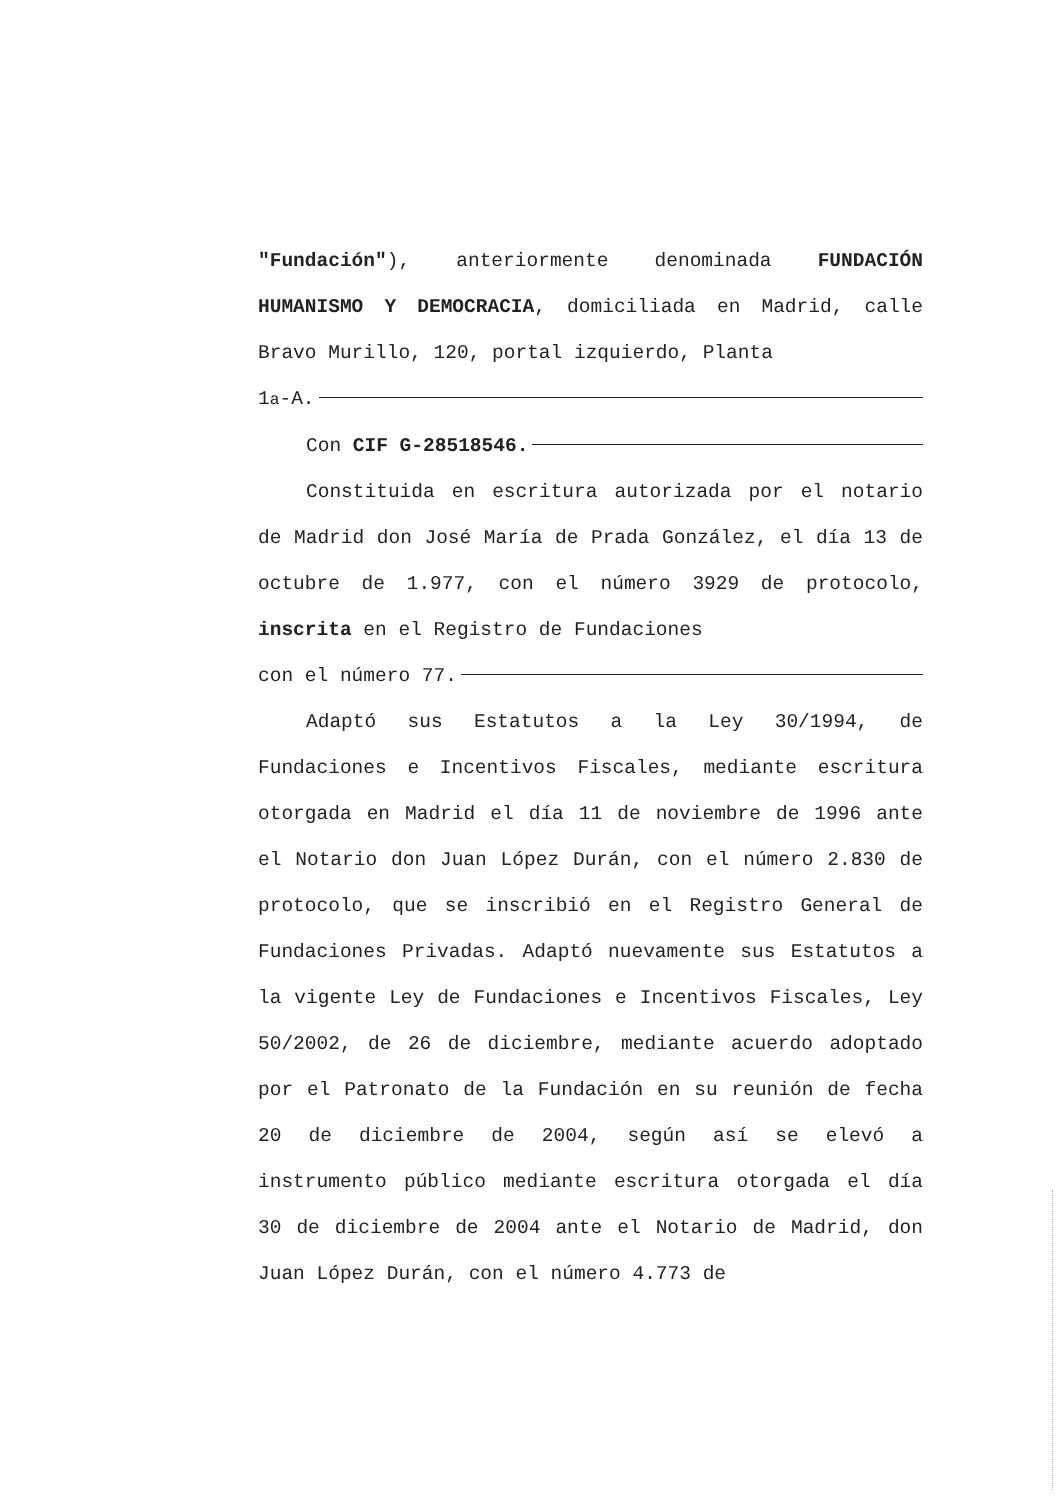"Fundación"), anteriormente denominada FUNDACIÓN HUMANISMO Y DEMOCRACIA, domiciliada en Madrid, calle Bravo Murillo, 120, portal izquierdo, Planta
1<sup>a</sup>-A.
Con CIF G-28518546.
Constituida en escritura autorizada por el notario de Madrid don José María de Prada González, el día 13 de octubre de 1.977, con el número 3929 de protocolo, inscrita en el Registro de Fundaciones
con el número 77.
Adaptó sus Estatutos a la Ley 30/1994, de Fundaciones e Incentivos Fiscales, mediante escritura otorgada en Madrid el día 11 de noviembre de 1996 ante el Notario don Juan López Durán, con el número 2.830 de protocolo, que se inscribió en el Registro General de Fundaciones Privadas. Adaptó nuevamente sus Estatutos a la vigente Ley de Fundaciones e Incentivos Fiscales, Ley 50/2002, de 26 de diciembre, mediante acuerdo adoptado por el Patronato de la Fundación en su reunión de fecha 20 de diciembre de 2004, según así se elevó a instrumento público mediante escritura otorgada el día 30 de diciembre de 2004 ante el Notario de Madrid, don Juan López Durán, con el número 4.773 de